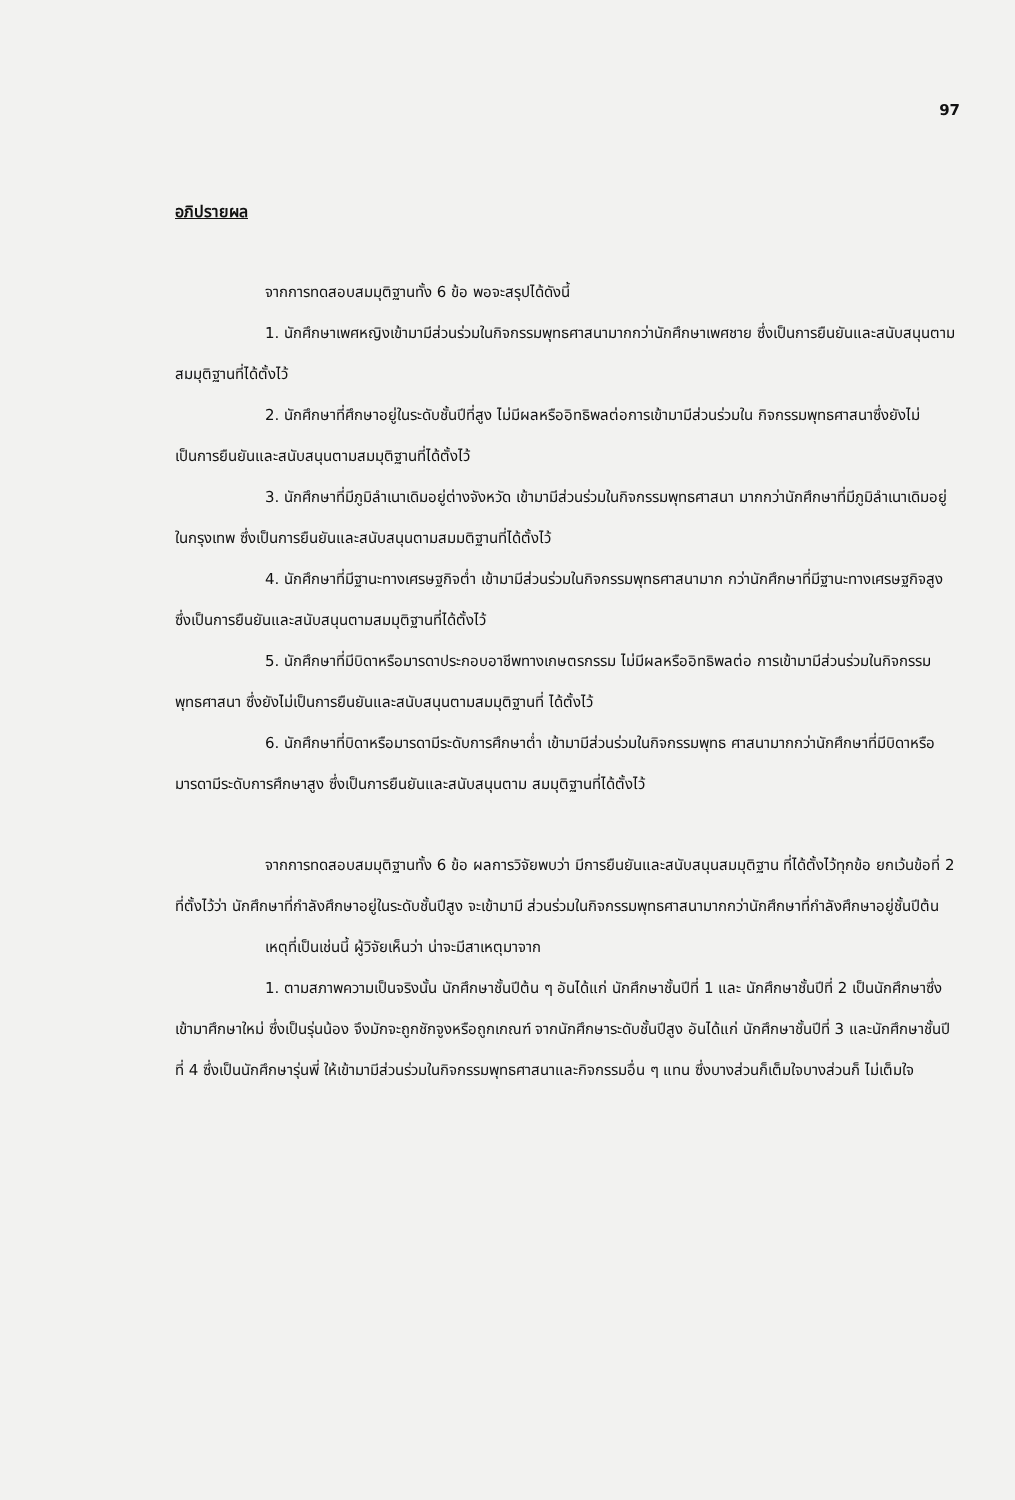97
อภิปรายผล
จากการทดสอบสมมุติฐานทั้ง 6 ข้อ พอจะสรุปได้ดังนี้
1. นักศึกษาเพศหญิงเข้ามามีส่วนร่วมในกิจกรรมพุทธศาสนามากกว่านักศึกษาเพศชาย ซึ่งเป็นการยืนยันและสนับสนุนตามสมมุติฐานที่ได้ตั้งไว้
2. นักศึกษาที่ศึกษาอยู่ในระดับชั้นปีที่สูง ไม่มีผลหรืออิทธิพลต่อการเข้ามามีส่วนร่วมใน กิจกรรมพุทธศาสนาซึ่งยังไม่เป็นการยืนยันและสนับสนุนตามสมมุติฐานที่ได้ตั้งไว้
3. นักศึกษาที่มีภูมิลำเนาเดิมอยู่ต่างจังหวัด เข้ามามีส่วนร่วมในกิจกรรมพุทธศาสนา มากกว่านักศึกษาที่มีภูมิลำเนาเดิมอยู่ในกรุงเทพ ซึ่งเป็นการยืนยันและสนับสนุนตามสมมติฐานที่ได้ตั้งไว้
4. นักศึกษาที่มีฐานะทางเศรษฐกิจต่ำ เข้ามามีส่วนร่วมในกิจกรรมพุทธศาสนามาก กว่านักศึกษาที่มีฐานะทางเศรษฐกิจสูง ซึ่งเป็นการยืนยันและสนับสนุนตามสมมุติฐานที่ได้ตั้งไว้
5. นักศึกษาที่มีบิดาหรือมารดาประกอบอาชีพทางเกษตรกรรม ไม่มีผลหรืออิทธิพลต่อ การเข้ามามีส่วนร่วมในกิจกรรมพุทธศาสนา ซึ่งยังไม่เป็นการยืนยันและสนับสนุนตามสมมุติฐานที่ ได้ตั้งไว้
6. นักศึกษาที่บิดาหรือมารดามีระดับการศึกษาต่ำ เข้ามามีส่วนร่วมในกิจกรรมพุทธ ศาสนามากกว่านักศึกษาที่มีบิดาหรือมารดามีระดับการศึกษาสูง ซึ่งเป็นการยืนยันและสนับสนุนตาม สมมุติฐานที่ได้ตั้งไว้
จากการทดสอบสมมุติฐานทั้ง 6 ข้อ ผลการวิจัยพบว่า มีการยืนยันและสนับสนุนสมมุติฐาน ที่ได้ตั้งไว้ทุกข้อ ยกเว้นข้อที่ 2 ที่ตั้งไว้ว่า นักศึกษาที่กำลังศึกษาอยู่ในระดับชั้นปีสูง จะเข้ามามี ส่วนร่วมในกิจกรรมพุทธศาสนามากกว่านักศึกษาที่กำลังศึกษาอยู่ชั้นปีต้น
เหตุที่เป็นเช่นนี้ ผู้วิจัยเห็นว่า น่าจะมีสาเหตุมาจาก
1. ตามสภาพความเป็นจริงนั้น นักศึกษาชั้นปีต้น ๆ อันได้แก่ นักศึกษาชั้นปีที่ 1 และ นักศึกษาชั้นปีที่ 2 เป็นนักศึกษาซึ่งเข้ามาศึกษาใหม่ ซึ่งเป็นรุ่นน้อง จึงมักจะถูกชักจูงหรือถูกเกณฑ์ จากนักศึกษาระดับชั้นปีสูง อันได้แก่ นักศึกษาชั้นปีที่ 3 และนักศึกษาชั้นปีที่ 4 ซึ่งเป็นนักศึกษารุ่นพี่ ให้เข้ามามีส่วนร่วมในกิจกรรมพุทธศาสนาและกิจกรรมอื่น ๆ แทน ซึ่งบางส่วนก็เต็มใจบางส่วนก็ ไม่เต็มใจ